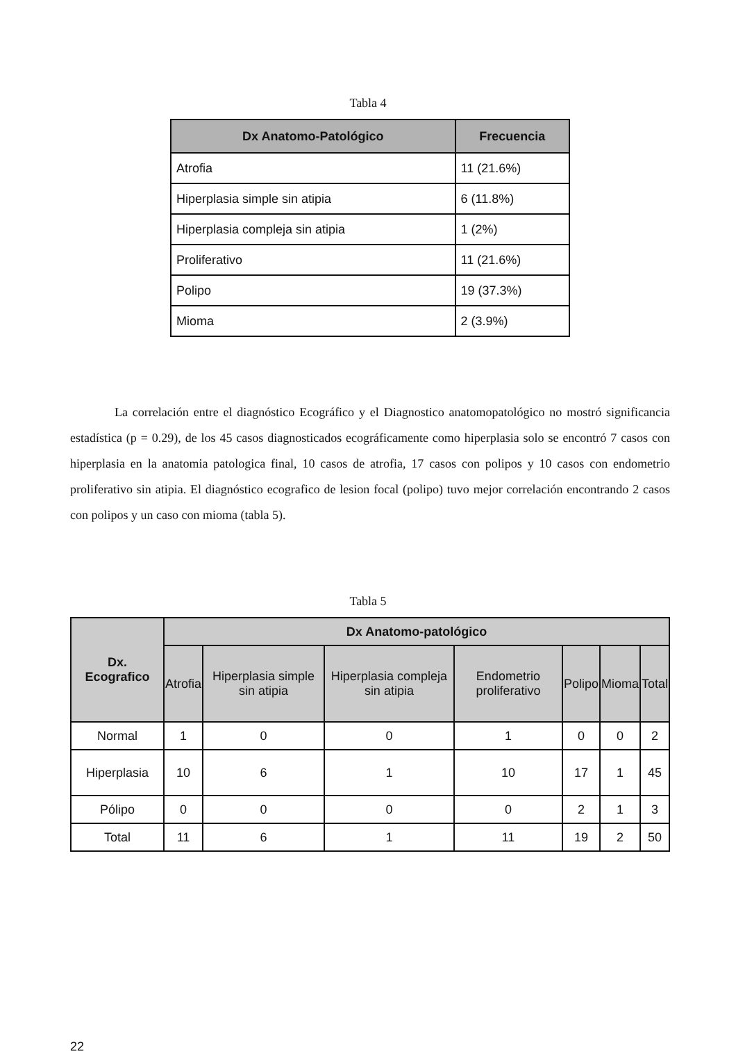Tabla 4
| Dx Anatomo-Patológico | Frecuencia |
| --- | --- |
| Atrofia | 11 (21.6%) |
| Hiperplasia simple sin atipia | 6 (11.8%) |
| Hiperplasia compleja sin atipia | 1 (2%) |
| Proliferativo | 11 (21.6%) |
| Polipo | 19 (37.3%) |
| Mioma | 2 (3.9%) |
La correlación entre el diagnóstico Ecográfico y el Diagnostico anatomopatológico no mostró significancia estadística (p = 0.29), de los 45 casos diagnosticados ecográficamente como hiperplasia solo se encontró 7 casos con hiperplasia en la anatomia patologica final, 10 casos de atrofia, 17 casos con polipos y 10 casos con endometrio proliferativo sin atipia. El diagnóstico ecografico de lesion focal (polipo) tuvo mejor correlación encontrando 2 casos con polipos y un caso con mioma (tabla 5).
Tabla 5
| Dx. Ecografico | Dx Anatomo-patológico | | | | | | |
| --- | --- | --- | --- | --- | --- | --- | --- |
| | Atrofia | Hiperplasia simple sin atipia | Hiperplasia compleja sin atipia | Endometrio proliferativo | Polipo | Mioma | Total |
| Normal | 1 | 0 | 0 | 1 | 0 | 0 | 2 |
| Hiperplasia | 10 | 6 | 1 | 10 | 17 | 1 | 45 |
| Pólipo | 0 | 0 | 0 | 0 | 2 | 1 | 3 |
| Total | 11 | 6 | 1 | 11 | 19 | 2 | 50 |
22